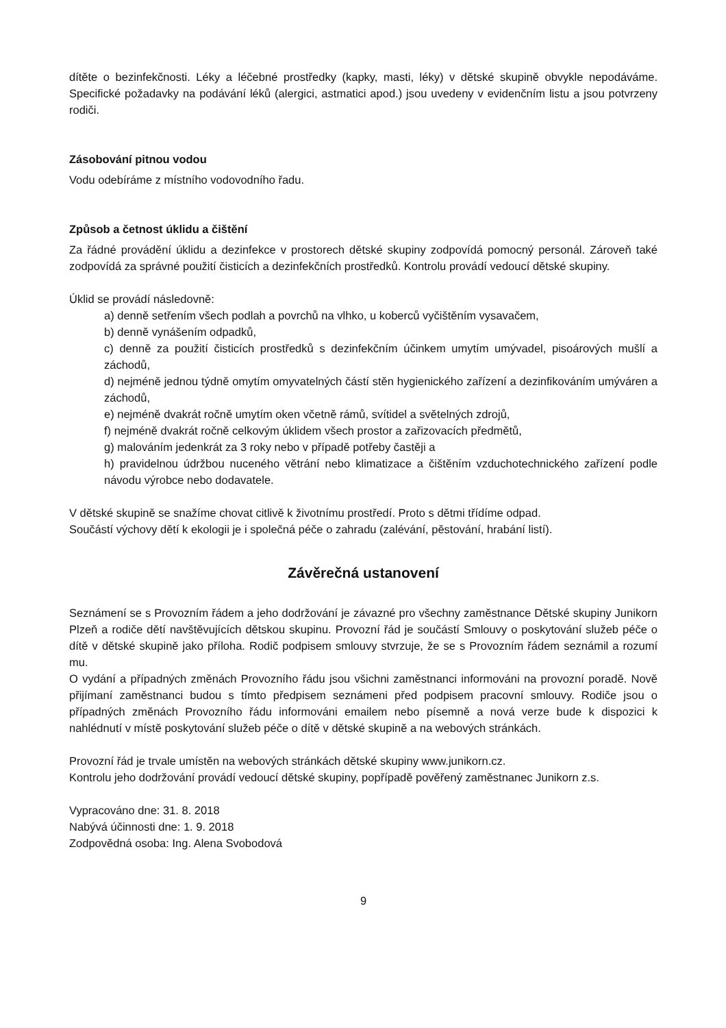dítěte o bezinfekčnosti. Léky a léčebné prostředky (kapky, masti, léky) v dětské skupině obvykle nepodáváme. Specifické požadavky na podávání léků (alergici, astmatici apod.) jsou uvedeny v evidenčním listu a jsou potvrzeny rodiči.
Zásobování pitnou vodou
Vodu odebíráme z místního vodovodního řadu.
Způsob a četnost úklidu a čištění
Za řádné provádění úklidu a dezinfekce v prostorech dětské skupiny zodpovídá pomocný personál. Zároveň také zodpovídá za správné použití čisticích a dezinfekčních prostředků. Kontrolu provádí vedoucí dětské skupiny.
Úklid se provádí následovně:
a) denně setřením všech podlah a povrchů na vlhko, u koberců vyčištěním vysavačem,
b) denně vynášením odpadků,
c) denně za použití čisticích prostředků s dezinfekčním účinkem umytím umývadel, pisoárových mušlí a záchodů,
d) nejméně jednou týdně omytím omyvatelných částí stěn hygienického zařízení a dezinfikováním umýváren a záchodů,
e) nejméně dvakrát ročně umytím oken včetně rámů, svítidel a světelných zdrojů,
f) nejméně dvakrát ročně celkovým úklidem všech prostor a zařizovacích předmětů,
g) malováním jedenkrát za 3 roky nebo v případě potřeby častěji a
h) pravidelnou údržbou nuceného větrání nebo klimatizace a čištěním vzduchotechnického zařízení podle návodu výrobce nebo dodavatele.
V dětské skupině se snažíme chovat citlivě k životnímu prostředí. Proto s dětmi třídíme odpad.
Součástí výchovy dětí k ekologii je i společná péče o zahradu (zalévání, pěstování, hrabání listí).
Závěrečná ustanovení
Seznámení se s Provozním řádem a jeho dodržování je závazné pro všechny zaměstnance Dětské skupiny Junikorn Plzeň a rodiče dětí navštěvujících dětskou skupinu. Provozní řád je součástí Smlouvy o poskytování služeb péče o dítě v dětské skupině jako příloha. Rodič podpisem smlouvy stvrzuje, že se s Provozním řádem seznámil a rozumí mu.
O vydání a případných změnách Provozního řádu jsou všichni zaměstnanci informováni na provozní poradě. Nově přijímaní zaměstnanci budou s tímto předpisem seznámeni před podpisem pracovní smlouvy. Rodiče jsou o případných změnách Provozního řádu informováni emailem nebo písemně a nová verze bude k dispozici k nahlédnutí v místě poskytování služeb péče o dítě v dětské skupině a na webových stránkách.
Provozní řád je trvale umístěn na webových stránkách dětské skupiny www.junikorn.cz.
Kontrolu jeho dodržování provádí vedoucí dětské skupiny, popřípadě pověřený zaměstnanec Junikorn z.s.
Vypracováno dne: 31. 8. 2018
Nabývá účinnosti dne: 1. 9. 2018
Zodpovědná osoba: Ing. Alena Svobodová
9